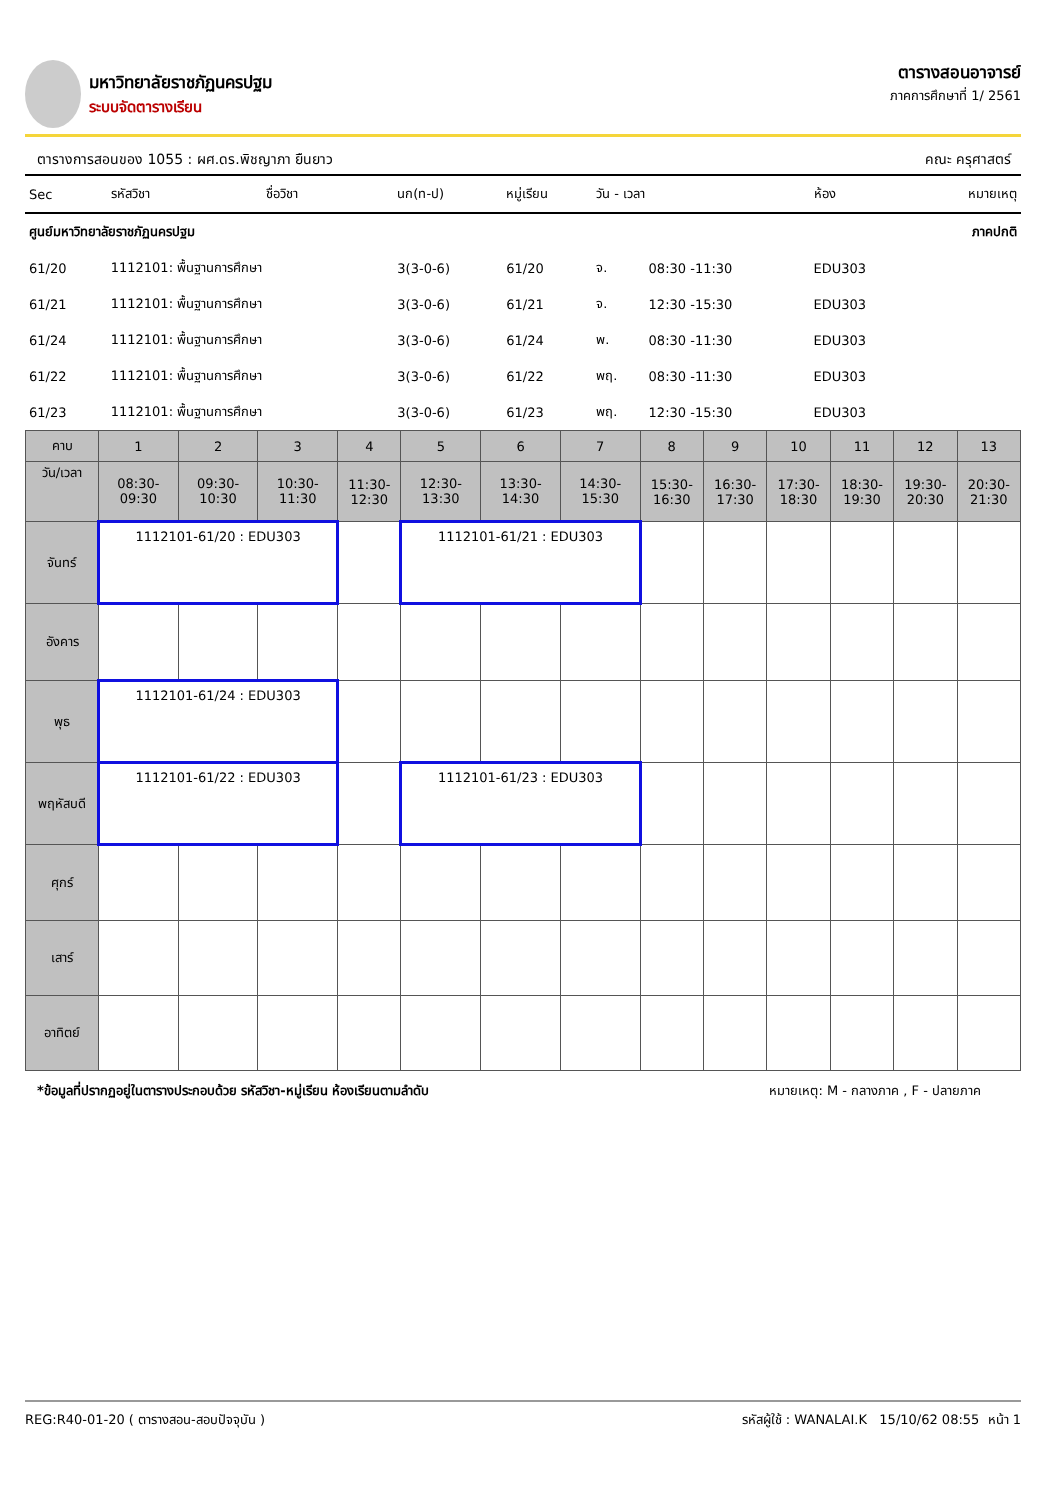มหาวิทยาลัยราชภัฏนครปฐม
ระบบจัดตารางเรียน
ตารางสอนอาจารย์
ภาคการศึกษาที่ 1/ 2561
ตารางการสอนของ 1055 : ผศ.ดร.พิชญาภา ยืนยาว คณะ ครุศาสตร์
| Sec | รหัสวิชา | ชื่อวิชา | นก(ท-ป) | หมู่เรียน | วัน - เวลา | | ห้อง | หมายเหตุ |
| ศูนย์มหาวิทยาลัยราชภัฏนครปฐม | | | | | | | | ภาคปกติ |
| 61/20 | 1112101: พื้นฐานการศึกษา | | 3(3-0-6) | 61/20 | จ. | 08:30 -11:30 | EDU303 | |
| 61/21 | 1112101: พื้นฐานการศึกษา | | 3(3-0-6) | 61/21 | จ. | 12:30 -15:30 | EDU303 | |
| 61/24 | 1112101: พื้นฐานการศึกษา | | 3(3-0-6) | 61/24 | พ. | 08:30 -11:30 | EDU303 | |
| 61/22 | 1112101: พื้นฐานการศึกษา | | 3(3-0-6) | 61/22 | พฤ. | 08:30 -11:30 | EDU303 | |
| 61/23 | 1112101: พื้นฐานการศึกษา | | 3(3-0-6) | 61/23 | พฤ. | 12:30 -15:30 | EDU303 | |
| คาบ | 1 | 2 | 3 | 4 | 5 | 6 | 7 | 8 | 9 | 10 | 11 | 12 | 13 |
| วัน/เวลา | 08:30- 09:30 | 09:30- 10:30 | 10:30- 11:30 | 11:30- 12:30 | 12:30- 13:30 | 13:30- 14:30 | 14:30- 15:30 | 15:30- 16:30 | 16:30- 17:30 | 17:30- 18:30 | 18:30- 19:30 | 19:30- 20:30 | 20:30- 21:30 |
| จันทร์ | 1112101-61/20 : EDU303 | | | | 1112101-61/21 : EDU303 | | | | | | | | |
| อังคาร | | | | | | | | | | | | | |
| พุธ | 1112101-61/24 : EDU303 | | | | | | | | | | | | |
| พฤหัสบดี | 1112101-61/22 : EDU303 | | | | 1112101-61/23 : EDU303 | | | | | | | | |
| ศุกร์ | | | | | | | | | | | | | |
| เสาร์ | | | | | | | | | | | | | |
| อาทิตย์ | | | | | | | | | | | | | |
*ข้อมูลที่ปรากฏอยู่ในตารางประกอบด้วย รหัสวิชา-หมู่เรียน ห้องเรียนตามลำดับ หมายเหตุ: M - กลางภาค , F - ปลายภาค
REG:R40-01-20 ( ตารางสอน-สอบปัจจุบัน ) รหัสผู้ใช้ : WANALAI.K 15/10/62 08:55 หน้า 1